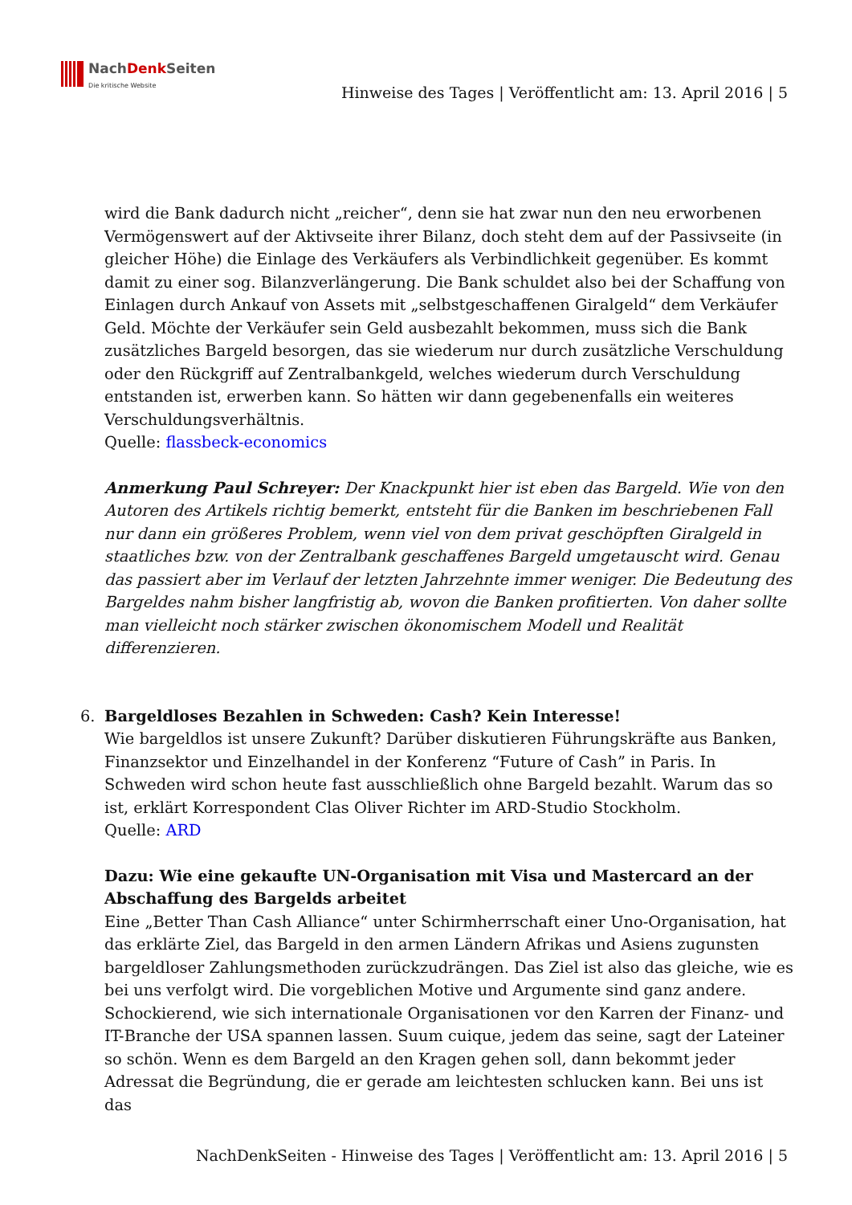NachDenk Seiten
Die kritische Website
Hinweise des Tages | Veröffentlicht am: 13. April 2016 | 5
wird die Bank dadurch nicht „reicher“, denn sie hat zwar nun den neu erworbenen Vermögenswert auf der Aktivseite ihrer Bilanz, doch steht dem auf der Passivseite (in gleicher Höhe) die Einlage des Verkäufers als Verbindlichkeit gegenüber. Es kommt damit zu einer sog. Bilanzverlängerung. Die Bank schuldet also bei der Schaffung von Einlagen durch Ankauf von Assets mit „selbstgeschaffenen Giralgeld“ dem Verkäufer Geld. Möchte der Verkäufer sein Geld ausbezahlt bekommen, muss sich die Bank zusätzliches Bargeld besorgen, das sie wiederum nur durch zusätzliche Verschuldung oder den Rückgriff auf Zentralbankgeld, welches wiederum durch Verschuldung entstanden ist, erwerben kann. So hätten wir dann gegebenenfalls ein weiteres Verschuldungsverhältnis.
Quelle: flassbeck-economics
Anmerkung Paul Schreyer: Der Knackpunkt hier ist eben das Bargeld. Wie von den Autoren des Artikels richtig bemerkt, entsteht für die Banken im beschriebenen Fall nur dann ein größeres Problem, wenn viel von dem privat geschöpften Giralgeld in staatliches bzw. von der Zentralbank geschaffenes Bargeld umgetauscht wird. Genau das passiert aber im Verlauf der letzten Jahrzehnte immer weniger. Die Bedeutung des Bargeldes nahm bisher langfristig ab, wovon die Banken profitierten. Von daher sollte man vielleicht noch stärker zwischen ökonomischem Modell und Realität differenzieren.
6. Bargeldloses Bezahlen in Schweden: Cash? Kein Interesse!
Wie bargeldlos ist unsere Zukunft? Darüber diskutieren Führungskräfte aus Banken, Finanzsektor und Einzelhandel in der Konferenz “Future of Cash” in Paris. In Schweden wird schon heute fast ausschließlich ohne Bargeld bezahlt. Warum das so ist, erklärt Korrespondent Clas Oliver Richter im ARD-Studio Stockholm.
Quelle: ARD
Dazu: Wie eine gekaufte UN-Organisation mit Visa und Mastercard an der Abschaffung des Bargelds arbeitet
Eine „Better Than Cash Alliance“ unter Schirmherrschaft einer Uno-Organisation, hat das erklärte Ziel, das Bargeld in den armen Ländern Afrikas und Asiens zugunsten bargeldloser Zahlungsmethoden zurückzudrängen. Das Ziel ist also das gleiche, wie es bei uns verfolgt wird. Die vorgeblichen Motive und Argumente sind ganz andere. Schockierend, wie sich internationale Organisationen vor den Karren der Finanz- und IT-Branche der USA spannen lassen. Suum cuique, jedem das seine, sagt der Lateiner so schön. Wenn es dem Bargeld an den Kragen gehen soll, dann bekommt jeder Adressat die Begründung, die er gerade am leichtesten schlucken kann. Bei uns ist das
NachDenkSeiten - Hinweise des Tages | Veröffentlicht am: 13. April 2016 | 5